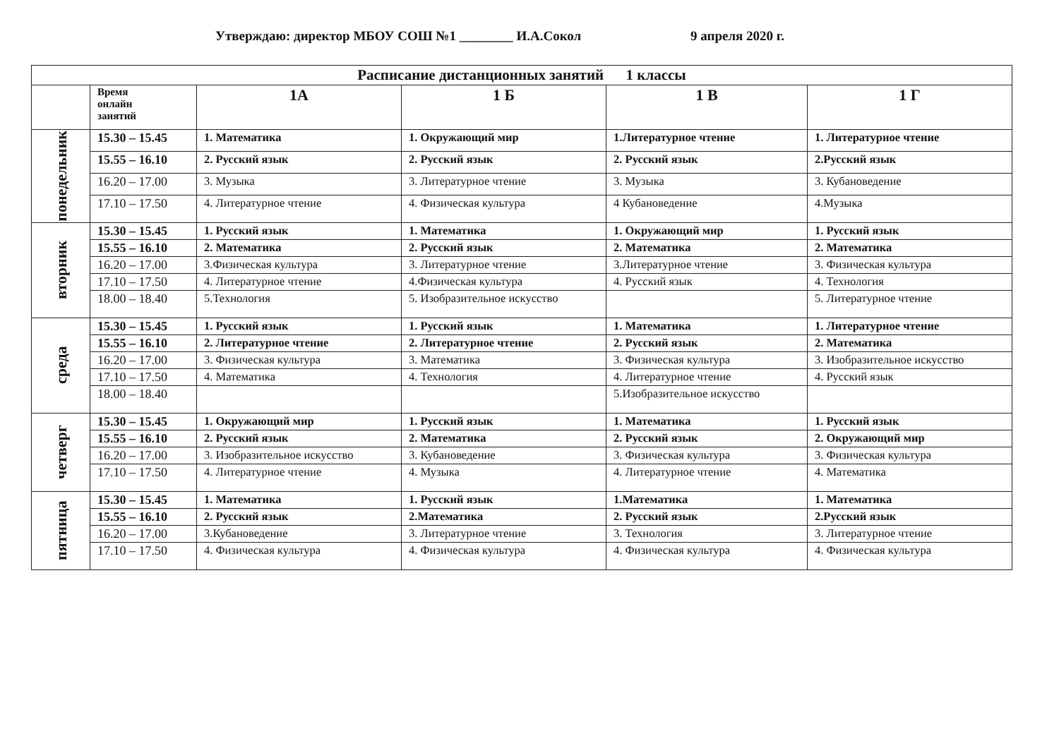Утверждаю: директор МБОУ СОШ №1 ________ И.А.Сокол 9 апреля 2020 г.
| Расписание дистанционных занятий 1 классы | | | | | |
| --- | --- | --- | --- | --- | --- |
| | Время онлайн занятий | 1А | 1 Б | 1 В | 1 Г |
| понедельник | 15.30 – 15.45 | 1. Математика | 1. Окружающий мир | 1.Литературное чтение | 1. Литературное чтение |
| | 15.55 – 16.10 | 2. Русский язык | 2. Русский язык | 2. Русский язык | 2.Русский язык |
| | 16.20 – 17.00 | 3. Музыка | 3. Литературное чтение | 3. Музыка | 3. Кубановедение |
| | 17.10 – 17.50 | 4. Литературное чтение | 4. Физическая культура | 4 Кубановедение | 4.Музыка |
| вторник | 15.30 – 15.45 | 1. Русский язык | 1. Математика | 1. Окружающий мир | 1. Русский язык |
| | 15.55 – 16.10 | 2. Математика | 2. Русский язык | 2. Математика | 2. Математика |
| | 16.20 – 17.00 | 3.Физическая культура | 3. Литературное чтение | 3.Литературное чтение | 3. Физическая культура |
| | 17.10 – 17.50 | 4. Литературное чтение | 4.Физическая культура | 4. Русский язык | 4. Технология |
| | 18.00 – 18.40 | 5.Технология | 5. Изобразительное искусство | | 5. Литературное чтение |
| среда | 15.30 – 15.45 | 1. Русский язык | 1. Русский язык | 1. Математика | 1. Литературное чтение |
| | 15.55 – 16.10 | 2. Литературное чтение | 2. Литературное чтение | 2. Русский язык | 2. Математика |
| | 16.20 – 17.00 | 3. Физическая культура | 3. Математика | 3. Физическая культура | 3. Изобразительное искусство |
| | 17.10 – 17.50 | 4. Математика | 4. Технология | 4. Литературное чтение | 4. Русский язык |
| | 18.00 – 18.40 | | | 5.Изобразительное искусство | |
| четверг | 15.30 – 15.45 | 1. Окружающий мир | 1. Русский язык | 1. Математика | 1. Русский язык |
| | 15.55 – 16.10 | 2. Русский язык | 2. Математика | 2. Русский язык | 2. Окружающий мир |
| | 16.20 – 17.00 | 3. Изобразительное искусство | 3. Кубановедение | 3. Физическая культура | 3. Физическая культура |
| | 17.10 – 17.50 | 4. Литературное чтение | 4. Музыка | 4. Литературное чтение | 4. Математика |
| пятница | 15.30 – 15.45 | 1. Математика | 1. Русский язык | 1.Математика | 1. Математика |
| | 15.55 – 16.10 | 2. Русский язык | 2.Математика | 2. Русский язык | 2.Русский язык |
| | 16.20 – 17.00 | 3.Кубановедение | 3. Литературное чтение | 3. Технология | 3. Литературное чтение |
| | 17.10 – 17.50 | 4. Физическая культура | 4. Физическая культура | 4. Физическая культура | 4. Физическая культура |